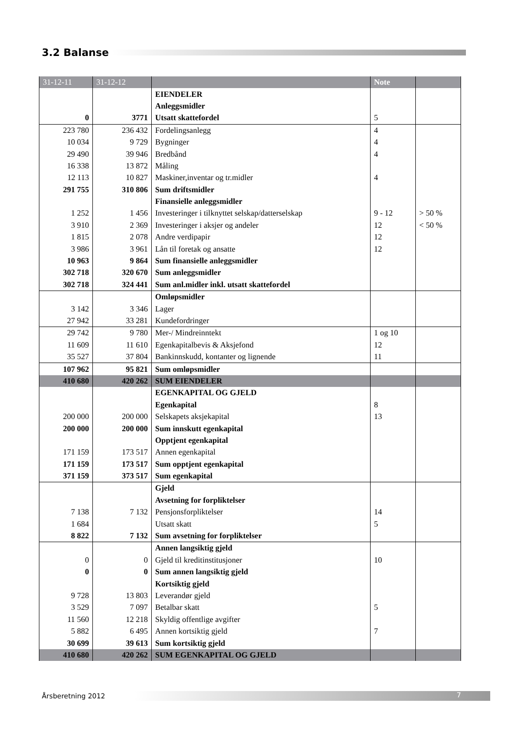3.2 Balanse
| 31-12-11 | 31-12-12 | | Note | |
| --- | --- | --- | --- | --- |
| | | EIENDELER | | |
| | | Anleggsmidler | | |
| 0 | 3771 | Utsatt skattefordel | 5 | |
| 223 780 | 236 432 | Fordelingsanlegg | 4 | |
| 10 034 | 9 729 | Bygninger | 4 | |
| 29 490 | 39 946 | Bredbånd | 4 | |
| 16 338 | 13 872 | Måling | | |
| 12 113 | 10 827 | Maskiner,inventar og tr.midler | 4 | |
| 291 755 | 310 806 | Sum driftsmidler | | |
| | | Finansielle anleggsmidler | | |
| 1 252 | 1 456 | Investeringer i tilknyttet selskap/datterselskap | 9 - 12 | > 50 % |
| 3 910 | 2 369 | Investeringer i aksjer og andeler | 12 | < 50 % |
| 1 815 | 2 078 | Andre verdipapir | 12 | |
| 3 986 | 3 961 | Lån til foretak og ansatte | 12 | |
| 10 963 | 9 864 | Sum finansielle anleggsmidler | | |
| 302 718 | 320 670 | Sum anleggsmidler | | |
| 302 718 | 324 441 | Sum anl.midler inkl. utsatt skattefordel | | |
| | | Omløpsmidler | | |
| 3 142 | 3 346 | Lager | | |
| 27 942 | 33 281 | Kundefordringer | | |
| 29 742 | 9 780 | Mer-/ Mindreinntekt | 1 og 10 | |
| 11 609 | 11 610 | Egenkapitalbevis & Aksjefond | 12 | |
| 35 527 | 37 804 | Bankinnskudd, kontanter og lignende | 11 | |
| 107 962 | 95 821 | Sum omløpsmidler | | |
| 410 680 | 420 262 | SUM EIENDELER | | |
| | | EGENKAPITAL OG GJELD | | |
| | | Egenkapital | 8 | |
| 200 000 | 200 000 | Selskapets aksjekapital | 13 | |
| 200 000 | 200 000 | Sum innskutt egenkapital | | |
| | | Opptjent egenkapital | | |
| 171 159 | 173 517 | Annen egenkapital | | |
| 171 159 | 173 517 | Sum opptjent egenkapital | | |
| 371 159 | 373 517 | Sum egenkapital | | |
| | | Gjeld | | |
| | | Avsetning for forpliktelser | | |
| 7 138 | 7 132 | Pensjonsforpliktelser | 14 | |
| 1 684 | | Utsatt skatt | 5 | |
| 8 822 | 7 132 | Sum avsetning for forpliktelser | | |
| | | Annen langsiktig gjeld | | |
| 0 | 0 | Gjeld til kreditinstitusjoner | 10 | |
| 0 | 0 | Sum annen langsiktig gjeld | | |
| | | Kortsiktig gjeld | | |
| 9 728 | 13 803 | Leverandør gjeld | | |
| 3 529 | 7 097 | Betalbar skatt | 5 | |
| 11 560 | 12 218 | Skyldig offentlige avgifter | | |
| 5 882 | 6 495 | Annen kortsiktig gjeld | 7 | |
| 30 699 | 39 613 | Sum kortsiktig gjeld | | |
| 410 680 | 420 262 | SUM EGENKAPITAL OG GJELD | | |
Årsberetning 2012
7